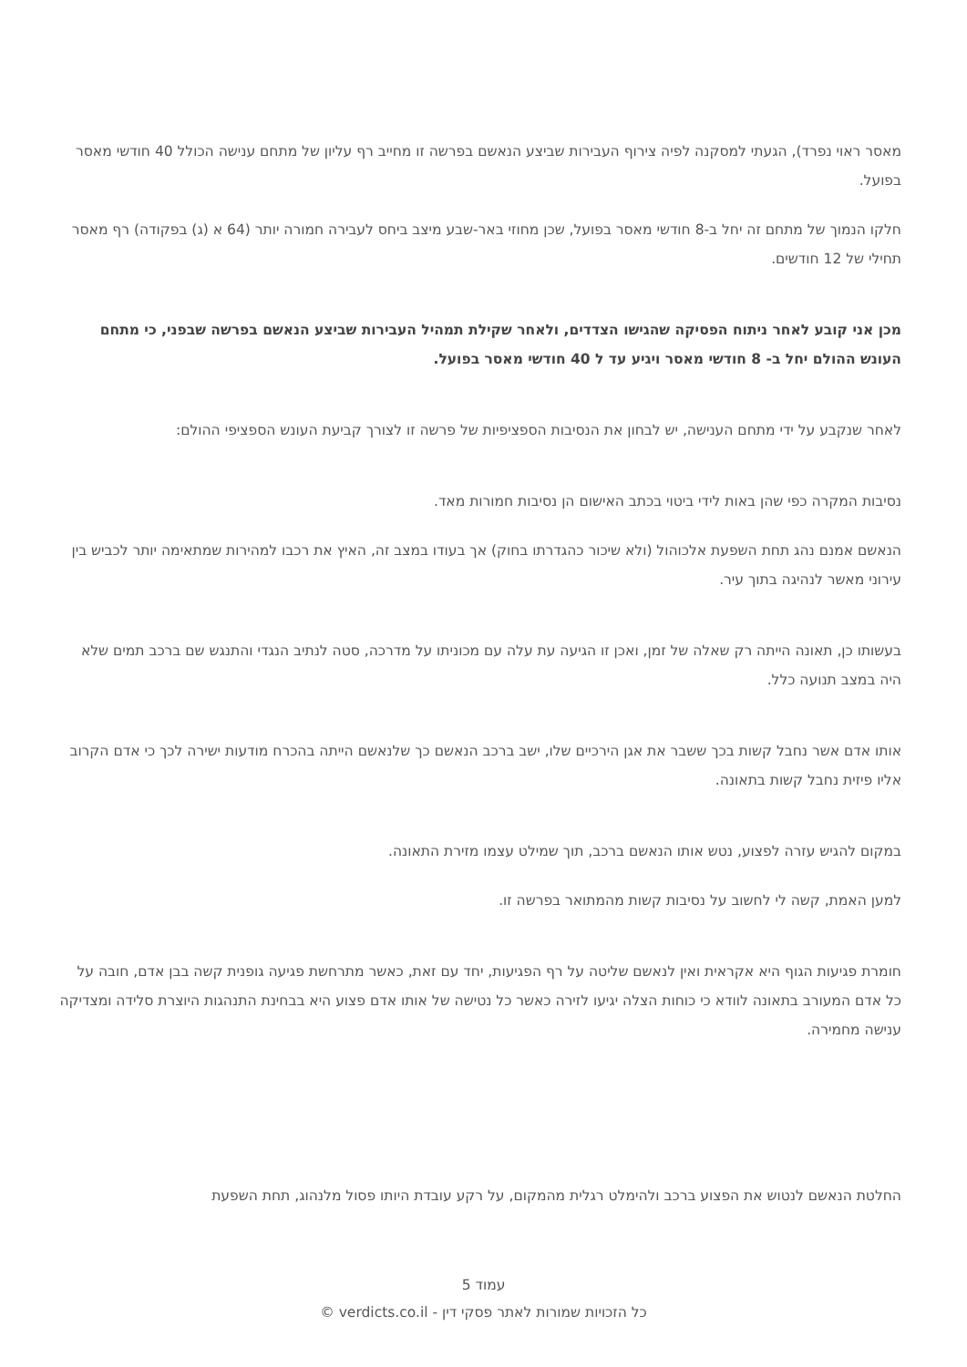מאסר ראוי נפרד), הגעתי למסקנה לפיה צירוף העבירות שביצע הנאשם בפרשה זו מחייב רף עליון של מתחם ענישה הכולל 40 חודשי מאסר בפועל.
חלקו הנמוך של מתחם זה יחל ב-8 חודשי מאסר בפועל, שכן מחוזי באר-שבע מיצב ביחס לעבירה חמורה יותר (64 א (ג) בפקודה) רף מאסר תחילי של 12 חודשים.
מכן אני קובע לאחר ניתוח הפסיקה שהגישו הצדדים, ולאחר שקילת תמהיל העבירות שביצע הנאשם בפרשה שבפני, כי מתחם העונש ההולם יחל ב- 8 חודשי מאסר ויגיע עד ל 40 חודשי מאסר בפועל.
לאחר שנקבע על ידי מתחם הענישה, יש לבחון את הנסיבות הספציפיות של פרשה זו לצורך קביעת העונש הספציפי ההולם:
נסיבות המקרה כפי שהן באות לידי ביטוי בכתב האישום הן נסיבות חמורות מאד.
הנאשם אמנם נהג תחת השפעת אלכוהול (ולא שיכור כהגדרתו בחוק) אך בעודו במצב זה, האיץ את רכבו למהירות שמתאימה יותר לכביש בין עירוני מאשר לנהיגה בתוך עיר.
בעשותו כן, תאונה הייתה רק שאלה של זמן, ואכן זו הגיעה עת עלה עם מכוניתו על מדרכה, סטה לנתיב הנגדי והתנגש שם ברכב תמים שלא היה במצב תנועה כלל.
אותו אדם אשר נחבל קשות בכך ששבר את אגן הירכיים שלו, ישב ברכב הנאשם כך שלנאשם הייתה בהכרח מודעות ישירה לכך כי אדם הקרוב אליו פיזית נחבל קשות בתאונה.
במקום להגיש עזרה לפצוע, נטש אותו הנאשם ברכב, תוך שמילט עצמו מזירת התאונה.
למען האמת, קשה לי לחשוב על נסיבות קשות מהמתואר בפרשה זו.
חומרת פגיעות הגוף היא אקראית ואין לנאשם שליטה על רף הפגיעות, יחד עם זאת, כאשר מתרחשת פגיעה גופנית קשה בבן אדם, חובה על כל אדם המעורב בתאונה לוודא כי כוחות הצלה יגיעו לזירה כאשר כל נטישה של אותו אדם פצוע היא בבחינת התנהגות היוצרת סלידה ומצדיקה ענישה מחמירה.
החלטת הנאשם לנטוש את הפצוע ברכב ולהימלט רגלית מהמקום, על רקע עובדת היותו פסול מלנהוג, תחת השפעת
עמוד 5
כל הזכויות שמורות לאתר פסקי דין - verdicts.co.il ©